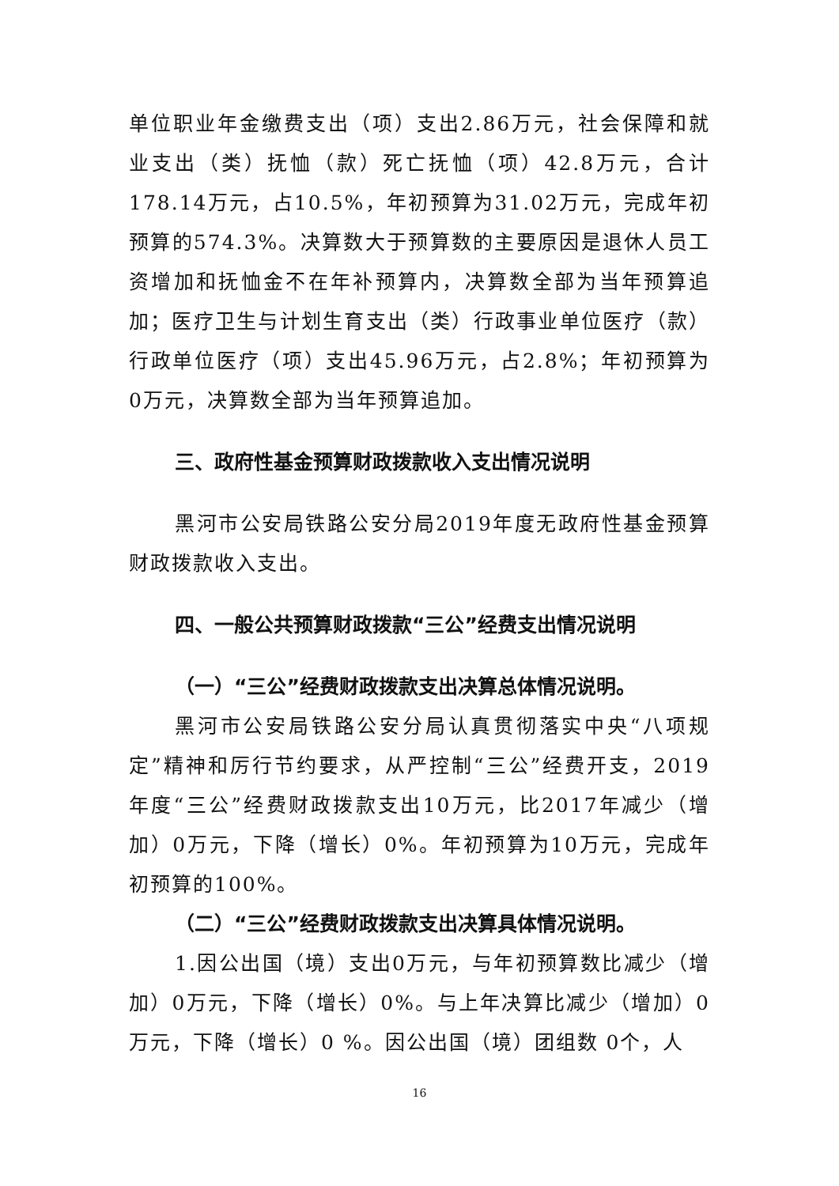单位职业年金缴费支出（项）支出2.86万元，社会保障和就业支出（类）抚恤（款）死亡抚恤（项）42.8万元，合计178.14万元，占10.5%，年初预算为31.02万元，完成年初预算的574.3%。决算数大于预算数的主要原因是退休人员工资增加和抚恤金不在年补预算内，决算数全部为当年预算追加；医疗卫生与计划生育支出（类）行政事业单位医疗（款）行政单位医疗（项）支出45.96万元，占2.8%；年初预算为0万元，决算数全部为当年预算追加。
三、政府性基金预算财政拨款收入支出情况说明
黑河市公安局铁路公安分局2019年度无政府性基金预算财政拨款收入支出。
四、一般公共预算财政拨款“三公”经费支出情况说明
（一）“三公”经费财政拨款支出决算总体情况说明。
黑河市公安局铁路公安分局认真贯彻落实中央“八项规定”精神和厉行节约要求，从严控制“三公”经费开支，2019年度“三公”经费财政拨款支出10万元，比2017年减少（增加）0万元，下降（增长）0%。年初预算为10万元，完成年初预算的100%。
（二）“三公”经费财政拨款支出决算具体情况说明。
1.因公出国（境）支出0万元，与年初预算数比减少（增加）0万元，下降（增长）0%。与上年决算比减少（增加）0万元，下降（增长）0 %。因公出国（境）团组数 0个，人
16